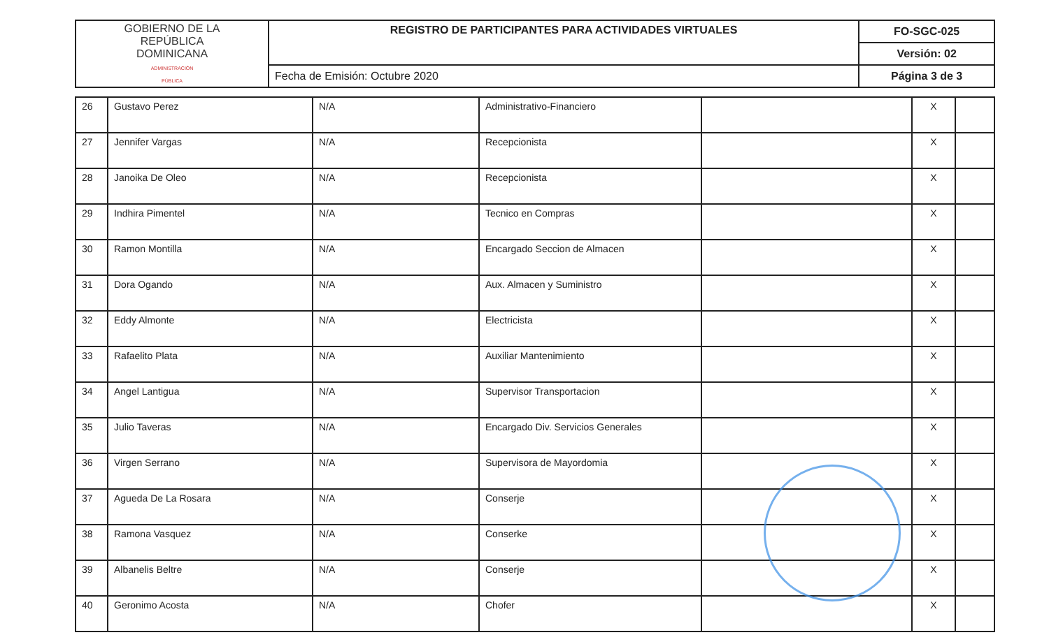| GOBIERNO DE LA REPÚBLICA DOMINICANA ADMINISTRACIÓN PÚBLICA | REGISTRO DE PARTICIPANTES PARA ACTIVIDADES VIRTUALES | FO-SGC-025 |
| | | Versión: 02 |
| | Fecha de Emisión: Octubre 2020 | Página 3 de 3 |
| 26 | Gustavo Perez | N/A | Administrativo-Financiero | | X | |
| 27 | Jennifer Vargas | N/A | Recepcionista | | X | |
| 28 | Janoika De Oleo | N/A | Recepcionista | | X | |
| 29 | Indhira Pimentel | N/A | Tecnico en Compras | | X | |
| 30 | Ramon Montilla | N/A | Encargado Seccion de Almacen | | X | |
| 31 | Dora Ogando | N/A | Aux. Almacen y Suministro | | X | |
| 32 | Eddy Almonte | N/A | Electricista | | X | |
| 33 | Rafaelito Plata | N/A | Auxiliar Mantenimiento | | X | |
| 34 | Angel Lantigua | N/A | Supervisor Transportacion | | X | |
| 35 | Julio Taveras | N/A | Encargado Div. Servicios Generales | | X | |
| 36 | Virgen Serrano | N/A | Supervisora de Mayordomia | | X | |
| 37 | Agueda De La Rosara | N/A | Conserje | | X | |
| 38 | Ramona Vasquez | N/A | Conserke | | X | |
| 39 | Albanelis Beltre | N/A | Conserje | | X | |
| 40 | Geronimo Acosta | N/A | Chofer | | X | |